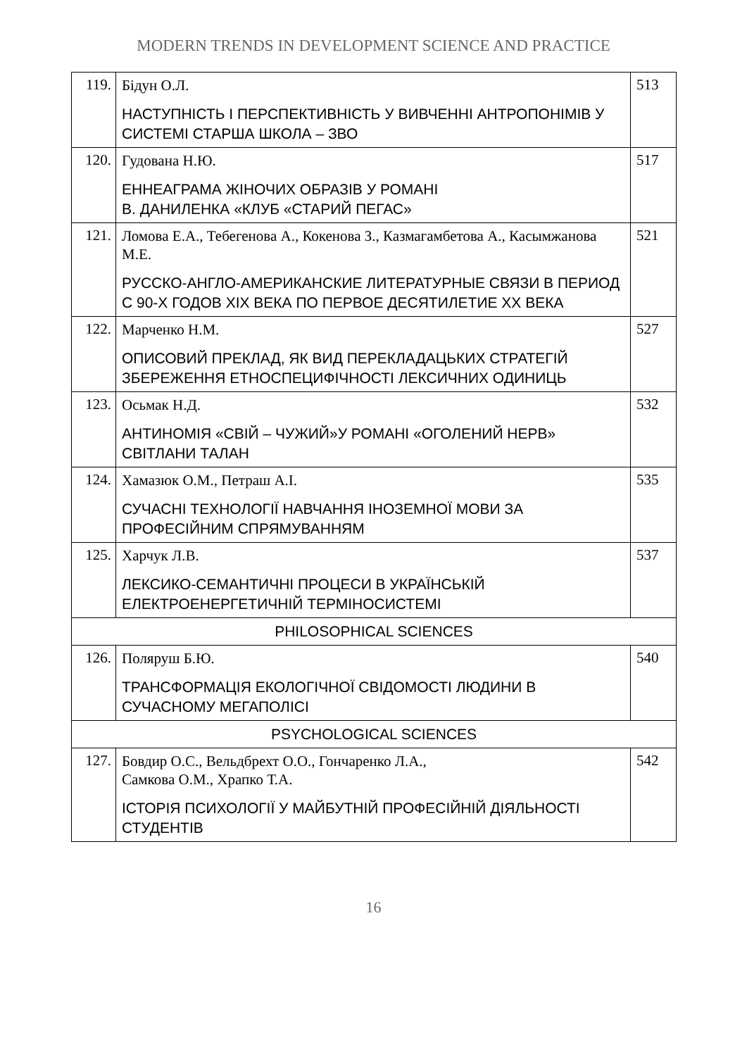MODERN TRENDS IN DEVELOPMENT SCIENCE AND PRACTICE
| 119. | Бідун О.Л. НАСТУПНІСТЬ І ПЕРСПЕКТИВНІСТЬ У ВИВЧЕННІ АНТРОПОНІМІВ У СИСТЕМІ СТАРША ШКОЛА – ЗВО | 513 |
| 120. | Гудована Н.Ю. ЕННЕАГРАМА ЖІНОЧИХ ОБРАЗІВ У РОМАНІ В. ДАНИЛЕНКА «КЛУБ «СТАРИЙ ПЕГАС» | 517 |
| 121. | Ломова Е.А., Тебегенова А., Кокенова З., Казмагамбетова А., Касымжанова М.Е. РУССКО-АНГЛО-АМЕРИКАНСКИЕ ЛИТЕРАТУРНЫЕ СВЯЗИ В ПЕРИОД С 90-Х ГОДОВ XIX ВЕКА ПО ПЕРВОЕ ДЕСЯТИЛЕТИЕ XX ВЕКА | 521 |
| 122. | Марченко Н.М. ОПИСОВИЙ ПРЕКЛАД, ЯК ВИД ПЕРЕКЛАДАЦЬКИХ СТРАТЕГІЙ ЗБЕРЕЖЕННЯ ЕТНОСПЕЦИФІЧНОСТІ ЛЕКСИЧНИХ ОДИНИЦЬ | 527 |
| 123. | Осьмак Н.Д. АНТИНОМІЯ «СВІЙ – ЧУЖИЙ»У РОМАНІ «ОГОЛЕНИЙ НЕРВ» СВІТЛАНИ ТАЛАН | 532 |
| 124. | Хамазюк О.М., Петраш А.І. СУЧАСНІ ТЕХНОЛОГІЇ НАВЧАННЯ ІНОЗЕМНОЇ МОВИ ЗА ПРОФЕСІЙНИМ СПРЯМУВАННЯМ | 535 |
| 125. | Харчук Л.В. ЛЕКСИКО-СЕМАНТИЧНІ ПРОЦЕСИ В УКРАЇНСЬКІЙ ЕЛЕКТРОЕНЕРГЕТИЧНІЙ ТЕРМІНОСИСТЕМІ | 537 |
| PHILOSOPHICAL SCIENCES | | |
| 126. | Поляруш Б.Ю. ТРАНСФОРМАЦІЯ ЕКОЛОГІЧНОЇ СВІДОМОСТІ ЛЮДИНИ В СУЧАСНОМУ МЕГАПОЛІСІ | 540 |
| PSYCHOLOGICAL SCIENCES | | |
| 127. | Бовдир О.С., Вельдбрехт О.О., Гончаренко Л.А., Самкова О.М., Храпко Т.А. ІСТОРІЯ ПСИХОЛОГІЇ У МАЙБУТНІЙ ПРОФЕСІЙНІЙ ДІЯЛЬНОСТІ СТУДЕНТІВ | 542 |
16